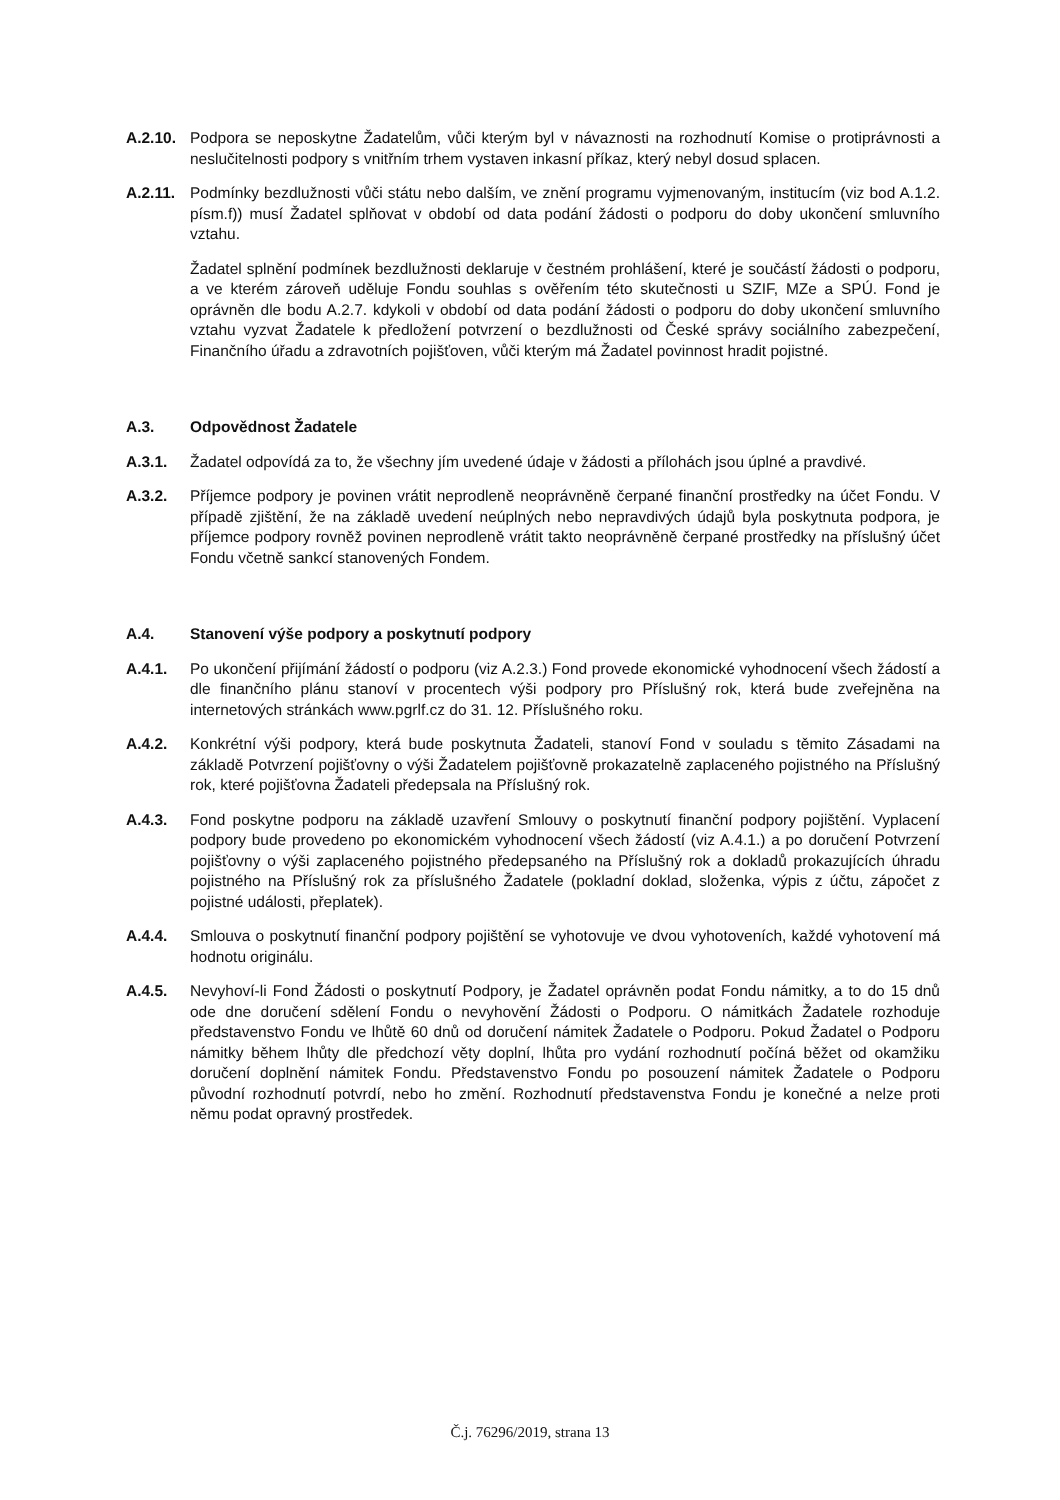A.2.10.
Podpora se neposkytne Žadatelům, vůči kterým byl v návaznosti na rozhodnutí Komise o protiprávnosti a neslučitelnosti podpory s vnitřním trhem vystaven inkasní příkaz, který nebyl dosud splacen.
A.2.11.
Podmínky bezdlužnosti vůči státu nebo dalším, ve znění programu vyjmenovaným, institucím (viz bod A.1.2. písm.f)) musí Žadatel splňovat v období od data podání žádosti o podporu do doby ukončení smluvního vztahu.
Žadatel splnění podmínek bezdlužnosti deklaruje v čestném prohlášení, které je součástí žádosti o podporu, a ve kterém zároveň uděluje Fondu souhlas s ověřením této skutečnosti u SZIF, MZe a SPÚ. Fond je oprávněn dle bodu A.2.7. kdykoli v období od data podání žádosti o podporu do doby ukončení smluvního vztahu vyzvat Žadatele k předložení potvrzení o bezdlužnosti od České správy sociálního zabezpečení, Finančního úřadu a zdravotních pojišťoven, vůči kterým má Žadatel povinnost hradit pojistné.
A.3. Odpovědnost Žadatele
A.3.1. Žadatel odpovídá za to, že všechny jím uvedené údaje v žádosti a přílohách jsou úplné a pravdivé.
A.3.2. Příjemce podpory je povinen vrátit neprodleně neoprávněně čerpané finanční prostředky na účet Fondu. V případě zjištění, že na základě uvedení neúplných nebo nepravdivých údajů byla poskytnuta podpora, je příjemce podpory rovněž povinen neprodleně vrátit takto neoprávněně čerpané prostředky na příslušný účet Fondu včetně sankcí stanovených Fondem.
A.4. Stanovení výše podpory a poskytnutí podpory
A.4.1. Po ukončení přijímání žádostí o podporu (viz A.2.3.) Fond provede ekonomické vyhodnocení všech žádostí a dle finančního plánu stanoví v procentech výši podpory pro Příslušný rok, která bude zveřejněna na internetových stránkách www.pgrlf.cz do 31. 12. Příslušného roku.
A.4.2. Konkrétní výši podpory, která bude poskytnuta Žadateli, stanoví Fond v souladu s těmito Zásadami na základě Potvrzení pojišťovny o výši Žadatelem pojišťovně prokazatelně zaplaceného pojistného na Příslušný rok, které pojišťovna Žadateli předepsala na Příslušný rok.
A.4.3. Fond poskytne podporu na základě uzavření Smlouvy o poskytnutí finanční podpory pojištění. Vyplacení podpory bude provedeno po ekonomickém vyhodnocení všech žádostí (viz A.4.1.) a po doručení Potvrzení pojišťovny o výši zaplaceného pojistného předepsaného na Příslušný rok a dokladů prokazujících úhradu pojistného na Příslušný rok za příslušného Žadatele (pokladní doklad, složenka, výpis z účtu, zápočet z pojistné události, přeplatek).
A.4.4. Smlouva o poskytnutí finanční podpory pojištění se vyhotovuje ve dvou vyhotoveních, každé vyhotovení má hodnotu originálu.
A.4.5. Nevyhoví-li Fond Žádosti o poskytnutí Podpory, je Žadatel oprávněn podat Fondu námitky, a to do 15 dnů ode dne doručení sdělení Fondu o nevyhovění Žádosti o Podporu. O námitkách Žadatele rozhoduje představenstvo Fondu ve lhůtě 60 dnů od doručení námitek Žadatele o Podporu. Pokud Žadatel o Podporu námitky během lhůty dle předchozí věty doplní, lhůta pro vydání rozhodnutí počíná běžet od okamžiku doručení doplnění námitek Fondu. Představenstvo Fondu po posouzení námitek Žadatele o Podporu původní rozhodnutí potvrdí, nebo ho změní. Rozhodnutí představenstva Fondu je konečné a nelze proti němu podat opravný prostředek.
Č.j. 76296/2019, strana 13